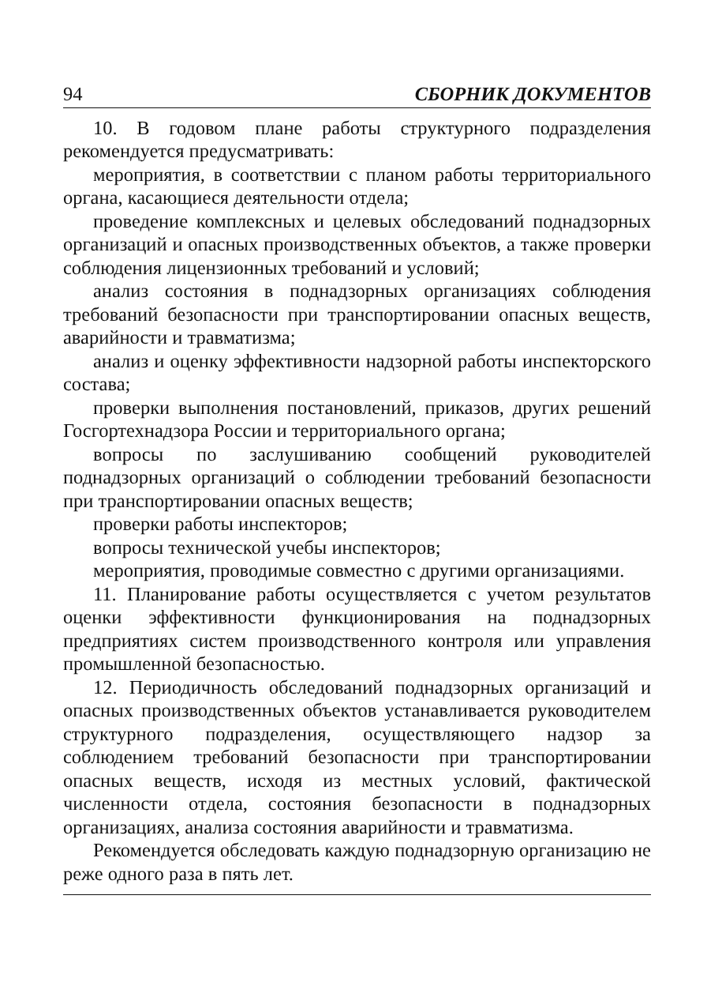94 СБОРНИК ДОКУМЕНТОВ
10. В годовом плане работы структурного подразделения рекомендуется предусматривать:
мероприятия, в соответствии с планом работы территориального органа, касающиеся деятельности отдела;
проведение комплексных и целевых обследований поднадзорных организаций и опасных производственных объектов, а также проверки соблюдения лицензионных требований и условий;
анализ состояния в поднадзорных организациях соблюдения требований безопасности при транспортировании опасных веществ, аварийности и травматизма;
анализ и оценку эффективности надзорной работы инспекторского состава;
проверки выполнения постановлений, приказов, других решений Госгортехнадзора России и территориального органа;
вопросы по заслушиванию сообщений руководителей поднадзорных организаций о соблюдении требований безопасности при транспортировании опасных веществ;
проверки работы инспекторов;
вопросы технической учебы инспекторов;
мероприятия, проводимые совместно с другими организациями.
11. Планирование работы осуществляется с учетом результатов оценки эффективности функционирования на поднадзорных предприятиях систем производственного контроля или управления промышленной безопасностью.
12. Периодичность обследований поднадзорных организаций и опасных производственных объектов устанавливается руководителем структурного подразделения, осуществляющего надзор за соблюдением требований безопасности при транспортировании опасных веществ, исходя из местных условий, фактической численности отдела, состояния безопасности в поднадзорных организациях, анализа состояния аварийности и травматизма.
Рекомендуется обследовать каждую поднадзорную организацию не реже одного раза в пять лет.